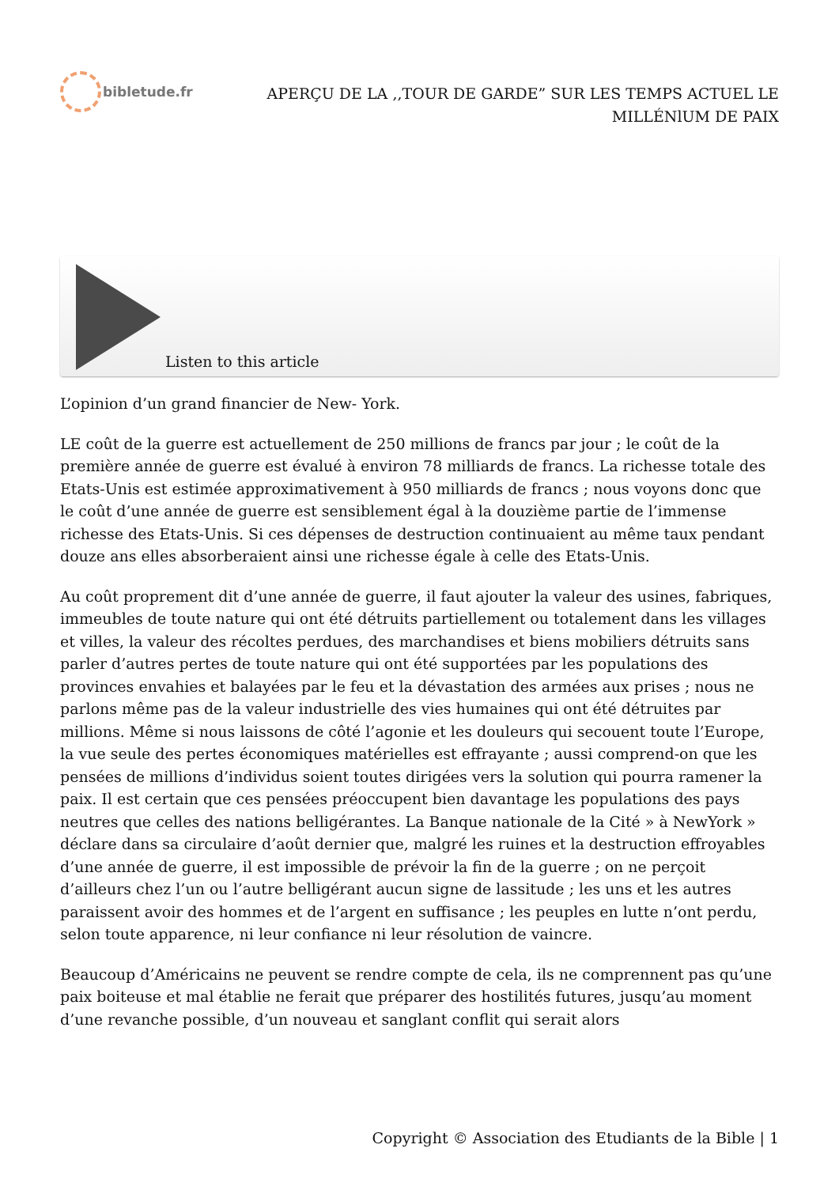bibletude.fr
APERÇU DE LA ,,TOUR DE GARDE” SUR LES TEMPS ACTUEL LE
MILLÉNlUM DE PAIX
Listen to this article
L’opinion d’un grand financier de New- York.
LE coût de la guerre est actuellement de 250 millions de francs par jour ; le coût de la première année de guerre est évalué à environ 78 milliards de francs. La richesse totale des Etats-Unis est estimée approximativement à 950 milliards de francs ; nous voyons donc que le coût d’une année de guerre est sensiblement égal à la douzième partie de l’immense richesse des Etats-Unis. Si ces dépenses de destruction continuaient au même taux pendant douze ans elles absorberaient ainsi une richesse égale à celle des Etats-Unis.
Au coût proprement dit d’une année de guerre, il faut ajouter la valeur des usines, fabriques, immeubles de toute nature qui ont été détruits partiellement ou totalement dans les villages et villes, la valeur des récoltes perdues, des marchandises et biens mobiliers détruits sans parler d’autres pertes de toute nature qui ont été supportées par les populations des provinces envahies et balayées par le feu et la dévastation des armées aux prises ; nous ne parlons même pas de la valeur industrielle des vies humaines qui ont été détruites par millions. Même si nous laissons de côté l’agonie et les douleurs qui secouent toute l’Europe, la vue seule des pertes économiques matérielles est effrayante ; aussi comprend-on que les pensées de millions d’individus soient toutes dirigées vers la solution qui pourra ramener la paix. Il est certain que ces pensées préoccupent bien davantage les populations des pays neutres que celles des nations belligérantes. La Banque nationale de la Cité » à NewYork » déclare dans sa circulaire d’août dernier que, malgré les ruines et la destruction effroyables d’une année de guerre, il est impossible de prévoir la fin de la guerre ; on ne perçoit d’ailleurs chez l’un ou l’autre belligérant aucun signe de lassitude ; les uns et les autres paraissent avoir des hommes et de l’argent en suffisance ; les peuples en lutte n’ont perdu, selon toute apparence, ni leur confiance ni leur résolution de vaincre.
Beaucoup d’Américains ne peuvent se rendre compte de cela, ils ne comprennent pas qu’une paix boiteuse et mal établie ne ferait que préparer des hostilités futures, jusqu’au moment d’une revanche possible, d’un nouveau et sanglant conflit qui serait alors
Copyright © Association des Etudiants de la Bible | 1